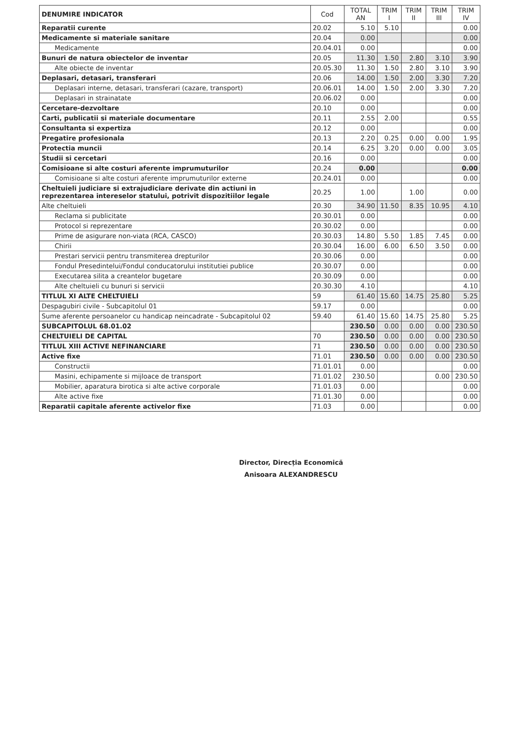| DENUMIRE INDICATOR | Cod | TOTAL AN | TRIM I | TRIM II | TRIM III | TRIM IV |
| --- | --- | --- | --- | --- | --- | --- |
| Reparatii curente | 20.02 | 5.10 | 5.10 | | | 0.00 |
| Medicamente si materiale sanitare | 20.04 | 0.00 | | | | 0.00 |
| Medicamente | 20.04.01 | 0.00 | | | | 0.00 |
| Bunuri de natura obiectelor de inventar | 20.05 | 11.30 | 1.50 | 2.80 | 3.10 | 3.90 |
| Alte obiecte de inventar | 20.05.30 | 11.30 | 1.50 | 2.80 | 3.10 | 3.90 |
| Deplasari, detasari, transferari | 20.06 | 14.00 | 1.50 | 2.00 | 3.30 | 7.20 |
| Deplasari interne, detasari, transferari (cazare, transport) | 20.06.01 | 14.00 | 1.50 | 2.00 | 3.30 | 7.20 |
| Deplasari in strainatate | 20.06.02 | 0.00 | | | | 0.00 |
| Cercetare-dezvoltare | 20.10 | 0.00 | | | | 0.00 |
| Carti, publicatii si materiale documentare | 20.11 | 2.55 | 2.00 | | | 0.55 |
| Consultanta si expertiza | 20.12 | 0.00 | | | | 0.00 |
| Pregatire profesionala | 20.13 | 2.20 | 0.25 | 0.00 | 0.00 | 1.95 |
| Protectia muncii | 20.14 | 6.25 | 3.20 | 0.00 | 0.00 | 3.05 |
| Studii si cercetari | 20.16 | 0.00 | | | | 0.00 |
| Comisioane si alte costuri aferente imprumuturilor | 20.24 | 0.00 | | | | 0.00 |
| Comisioane si alte costuri aferente imprumuturilor externe | 20.24.01 | 0.00 | | | | 0.00 |
| Cheltuieli judiciare si extrajudiciare derivate din actiuni in reprezentarea intereselor statului, potrivit dispozitiilor legale | 20.25 | 1.00 | | 1.00 | | 0.00 |
| Alte cheltuieli | 20.30 | 34.90 | 11.50 | 8.35 | 10.95 | 4.10 |
| Reclama si publicitate | 20.30.01 | 0.00 | | | | 0.00 |
| Protocol si reprezentare | 20.30.02 | 0.00 | | | | 0.00 |
| Prime de asigurare non-viata (RCA, CASCO) | 20.30.03 | 14.80 | 5.50 | 1.85 | 7.45 | 0.00 |
| Chirii | 20.30.04 | 16.00 | 6.00 | 6.50 | 3.50 | 0.00 |
| Prestari servicii pentru transmiterea drepturilor | 20.30.06 | 0.00 | | | | 0.00 |
| Fondul Presedintelui/Fondul conducatorului institutiei publice | 20.30.07 | 0.00 | | | | 0.00 |
| Executarea silita a creantelor bugetare | 20.30.09 | 0.00 | | | | 0.00 |
| Alte cheltuieli cu bunuri si servicii | 20.30.30 | 4.10 | | | | 4.10 |
| TITLUL XI ALTE CHELTUIELI | 59 | 61.40 | 15.60 | 14.75 | 25.80 | 5.25 |
| Despagubiri civile - Subcapitolul 01 | 59.17 | 0.00 | | | | 0.00 |
| Sume aferente persoanelor cu handicap neincadrate - Subcapitolul 02 | 59.40 | 61.40 | 15.60 | 14.75 | 25.80 | 5.25 |
| SUBCAPITOLUL 68.01.02 | | 230.50 | 0.00 | 0.00 | 0.00 | 230.50 |
| CHELTUIELI DE CAPITAL | 70 | 230.50 | 0.00 | 0.00 | 0.00 | 230.50 |
| TITLUL XIII ACTIVE NEFINANCIARE | 71 | 230.50 | 0.00 | 0.00 | 0.00 | 230.50 |
| Active fixe | 71.01 | 230.50 | 0.00 | 0.00 | 0.00 | 230.50 |
| Constructii | 71.01.01 | 0.00 | | | | 0.00 |
| Masini, echipamente si mijloace de transport | 71.01.02 | 230.50 | | | 0.00 | 230.50 |
| Mobilier, aparatura birotica si alte active corporale | 71.01.03 | 0.00 | | | | 0.00 |
| Alte active fixe | 71.01.30 | 0.00 | | | | 0.00 |
| Reparatii capitale aferente activelor fixe | 71.03 | 0.00 | | | | 0.00 |
Director, Direcția Economică
Anisoara ALEXANDRESCU